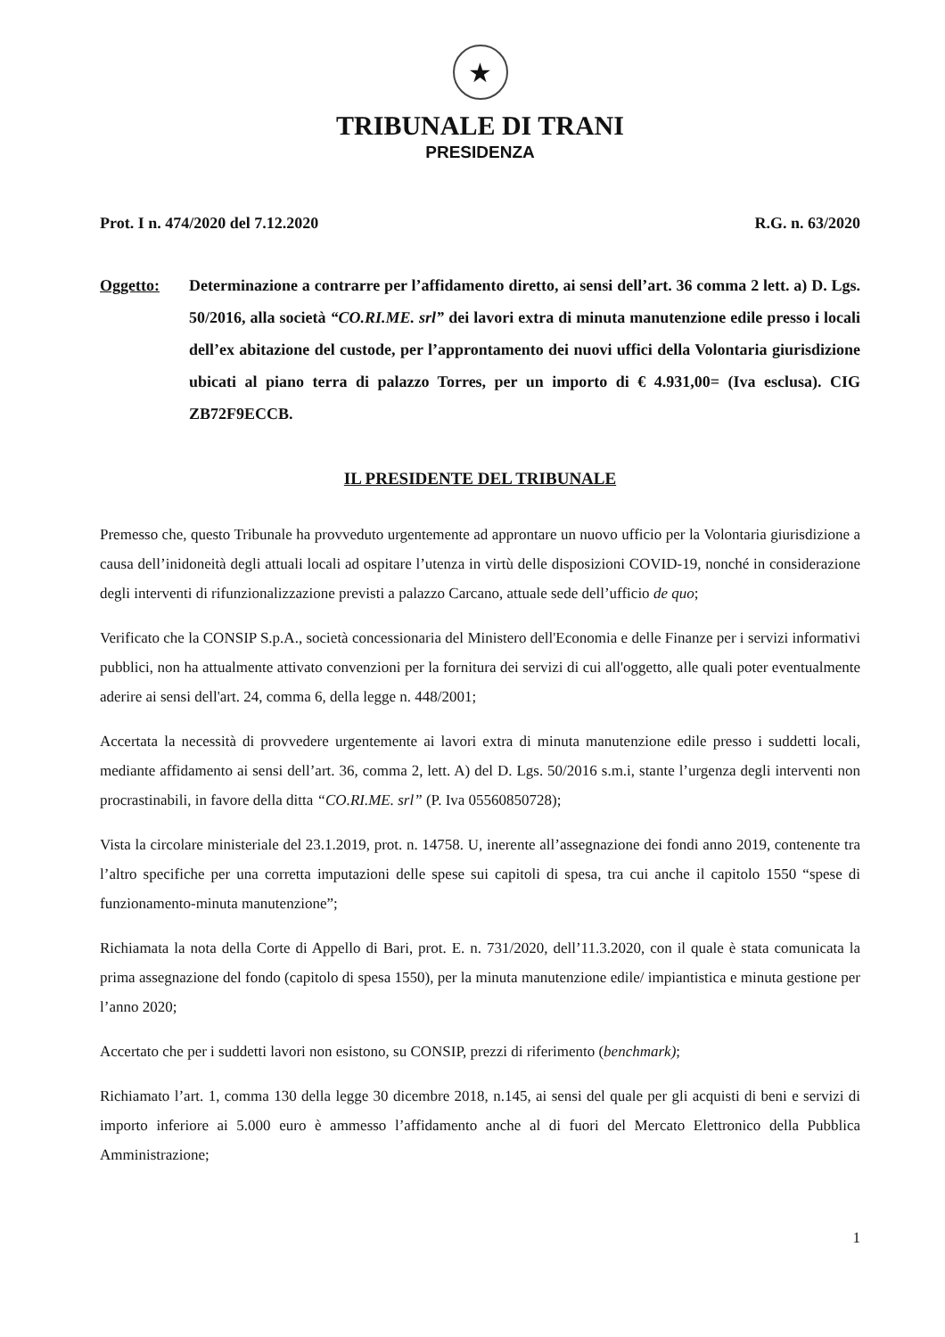★
TRIBUNALE DI TRANI
PRESIDENZA
Prot. I n. 474/2020 del 7.12.2020 R.G. n. 63/2020
Oggetto: Determinazione a contrarre per l’affidamento diretto, ai sensi dell’art. 36 comma 2 lett. a) D. Lgs. 50/2016, alla società “CO.RI.ME. srl” dei lavori extra di minuta manutenzione edile presso i locali dell’ex abitazione del custode, per l’approntamento dei nuovi uffici della Volontaria giurisdizione ubicati al piano terra di palazzo Torres, per un importo di € 4.931,00= (Iva esclusa). CIG ZB72F9ECCB.
IL PRESIDENTE DEL TRIBUNALE
Premesso che, questo Tribunale ha provveduto urgentemente ad approntare un nuovo ufficio per la Volontaria giurisdizione a causa dell’inidoneità degli attuali locali ad ospitare l’utenza in virtù delle disposizioni COVID-19, nonché in considerazione degli interventi di rifunzionalizzazione previsti a palazzo Carcano, attuale sede dell’ufficio de quo;
Verificato che la CONSIP S.p.A., società concessionaria del Ministero dell'Economia e delle Finanze per i servizi informativi pubblici, non ha attualmente attivato convenzioni per la fornitura dei servizi di cui all'oggetto, alle quali poter eventualmente aderire ai sensi dell'art. 24, comma 6, della legge n. 448/2001;
Accertata la necessità di provvedere urgentemente ai lavori extra di minuta manutenzione edile presso i suddetti locali, mediante affidamento ai sensi dell’art. 36, comma 2, lett. A) del D. Lgs. 50/2016 s.m.i, stante l’urgenza degli interventi non procrastinabili, in favore della ditta “CO.RI.ME. srl” (P. Iva 05560850728);
Vista la circolare ministeriale del 23.1.2019, prot. n. 14758. U, inerente all’assegnazione dei fondi anno 2019, contenente tra l’altro specifiche per una corretta imputazioni delle spese sui capitoli di spesa, tra cui anche il capitolo 1550 “spese di funzionamento-minuta manutenzione”;
Richiamata la nota della Corte di Appello di Bari, prot. E. n. 731/2020, dell’11.3.2020, con il quale è stata comunicata la prima assegnazione del fondo (capitolo di spesa 1550), per la minuta manutenzione edile/ impiantistica e minuta gestione per l’anno 2020;
Accertato che per i suddetti lavori non esistono, su CONSIP, prezzi di riferimento (benchmark);
Richiamato l’art. 1, comma 130 della legge 30 dicembre 2018, n.145, ai sensi del quale per gli acquisti di beni e servizi di importo inferiore ai 5.000 euro è ammesso l’affidamento anche al di fuori del Mercato Elettronico della Pubblica Amministrazione;
1